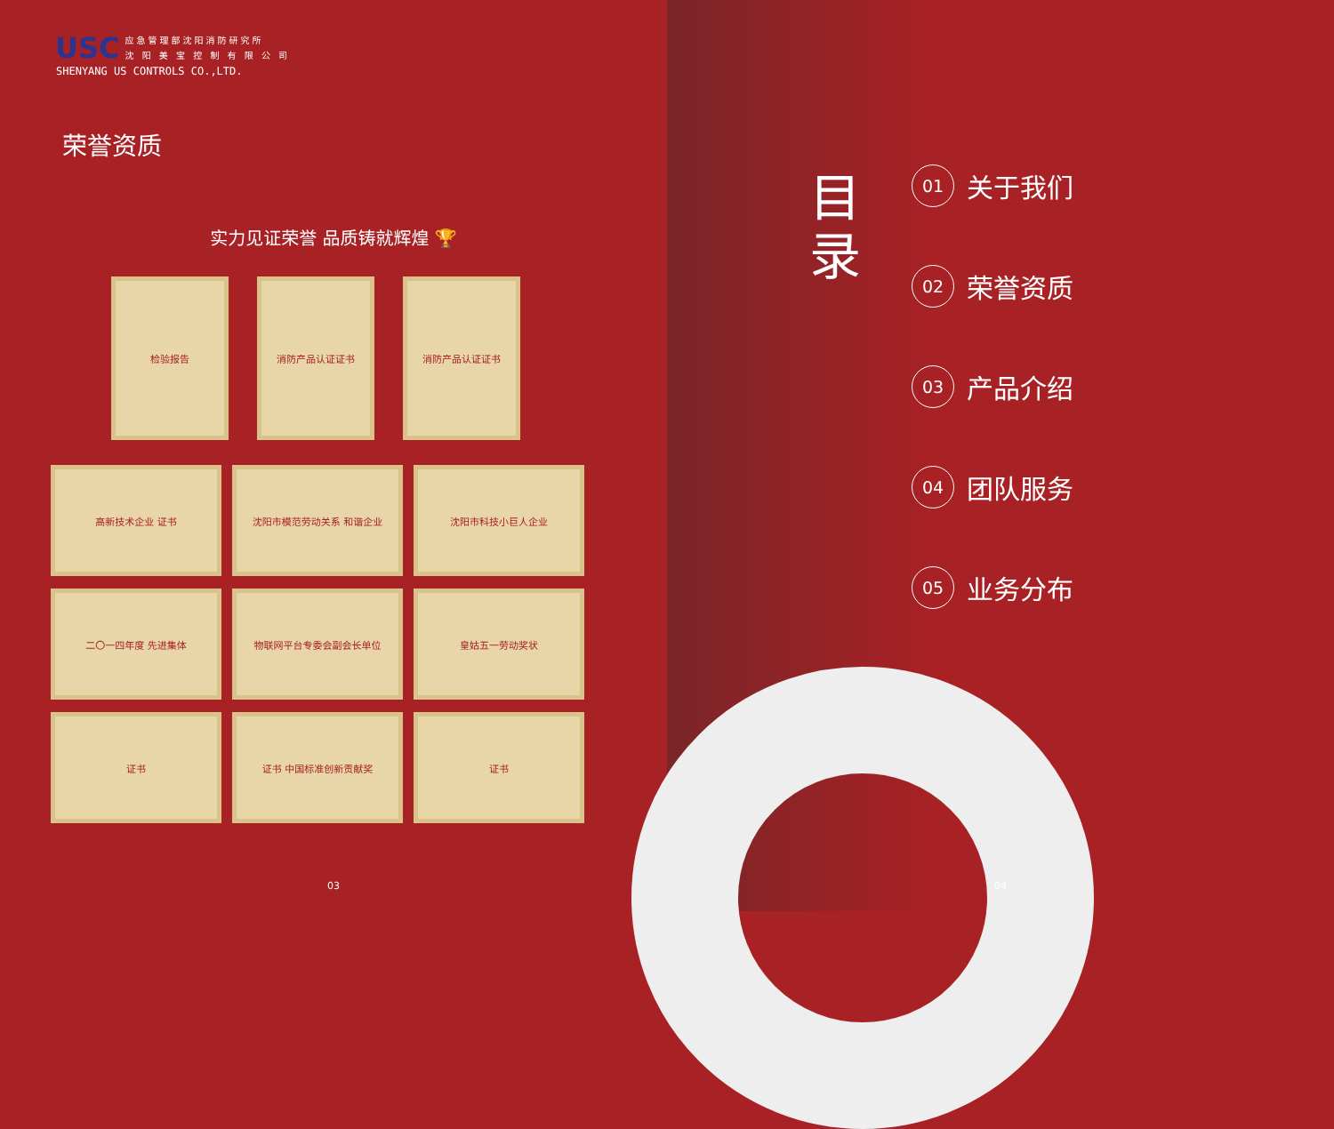USC 应急管理部沈阳消防研究所
沈 阳 美 宝 控 制 有 限 公 司
SHENYANG US CONTROLS CO.,LTD.
荣誉资质
实力见证荣誉 品质铸就辉煌 🏆
检验报告 消防产品认证证书 消防产品认证证书
高新技术企业 证书 沈阳市模范劳动关系 和谐企业 沈阳市科技小巨人企业
二〇一四年度 先进集体 物联网平台专委会副会长单位 皇姑五一劳动奖状
证书 证书 中国标准创新贡献奖 证书
03
目录
01
关于我们
02
荣誉资质
03
产品介绍
04
团队服务
05
业务分布
04